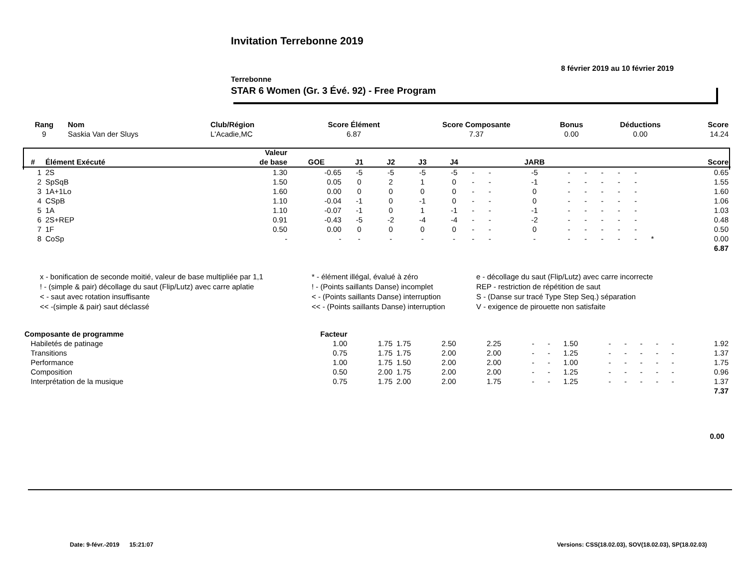Invitation Terrebonne 2019
8 février 2019 au 10 février 2019
Terrebonne
STAR 6 Women (Gr. 3 Évé. 92) - Free Program
| Rang | Nom | Club/Région | Score Élément | Score Composante | Bonus | Déductions | Score |
| --- | --- | --- | --- | --- | --- | --- | --- |
| 9 | Saskia Van der Sluys | L'Acadie,MC | 6.87 | 7.37 | 0.00 | 0.00 | 14.24 |
| | | Valeur | | | | | | | | | | | | | | | |
| --- | --- | --- | --- | --- | --- | --- | --- | --- | --- | --- | --- | --- | --- | --- | --- | --- | --- |
| # | Élément Exécuté | de base | GOE | J1 | J2 | J3 | J4 | | | JARB | | | | | | | Score |
| 1 | 2S | 1.30 | -0.65 | -5 | -5 | -5 | -5 | - | - | -5 | - | - | - | - | - | | 0.65 |
| 2 | SpSqB | 1.50 | 0.05 | 0 | 2 | 1 | 0 | - | - | -1 | - | - | - | - | - | | 1.55 |
| 3 | 1A+1Lo | 1.60 | 0.00 | 0 | 0 | 0 | 0 | - | - | 0 | - | - | - | - | - | | 1.60 |
| 4 | CSpB | 1.10 | -0.04 | -1 | 0 | -1 | 0 | - | - | 0 | - | - | - | - | - | | 1.06 |
| 5 | 1A | 1.10 | -0.07 | -1 | 0 | 1 | -1 | - | - | -1 | - | - | - | - | - | | 1.03 |
| 6 | 2S+REP | 0.91 | -0.43 | -5 | -2 | -4 | -4 | - | - | -2 | - | - | - | - | - | | 0.48 |
| 7 | 1F | 0.50 | 0.00 | 0 | 0 | 0 | 0 | - | - | 0 | - | - | - | - | - | | 0.50 |
| 8 | CoSp | - | - | - | - | - | - | - | - | - | - | - | - | - | - | * | 0.00 |
| 6.87 | | | | | | | | | | | | | | | | | |
x - bonification de seconde moitié, valeur de base multipliée par 1,1
* - élément illégal, évalué à zéro
e - décollage du saut (Flip/Lutz) avec carre incorrecte
! - (simple & pair) décollage du saut (Flip/Lutz) avec carre aplatie
! - (Points saillants Danse) incomplet
REP - restriction de répétition de saut
< - saut avec rotation insuffisante
< - (Points saillants Danse) interruption
S - (Danse sur tracé Type Step Seq.) séparation
<< -(simple & pair) saut déclassé
<< - (Points saillants Danse) interruption
V - exigence de pirouette non satisfaite
| Composante de programme | Facteur | | | | | | | | | | | | | |
| --- | --- | --- | --- | --- | --- | --- | --- | --- | --- | --- | --- | --- | --- | --- |
| Habiletés de patinage | 1.00 | 1.75 | 1.75 | 2.50 | 2.25 | - | - | 1.50 | - | - | - | - | - | 1.92 |
| Transitions | 0.75 | 1.75 | 1.75 | 2.00 | 2.00 | - | - | 1.25 | - | - | - | - | - | 1.37 |
| Performance | 1.00 | 1.75 | 1.50 | 2.00 | 2.00 | - | - | 1.00 | - | - | - | - | - | 1.75 |
| Composition | 0.50 | 2.00 | 1.75 | 2.00 | 2.00 | - | - | 1.25 | - | - | - | - | - | 0.96 |
| Interprétation de la musique | 0.75 | 1.75 | 2.00 | 2.00 | 1.75 | - | - | 1.25 | - | - | - | - | - | 1.37 |
| 7.37 | | | | | | | | | | | | | | |
| 0.00 | | | | | | | | | | | | | | |
Date: 9-févr.-2019 15:21:07
Versions: CSS(18.02.03), SOV(18.02.03), SP(18.02.03)